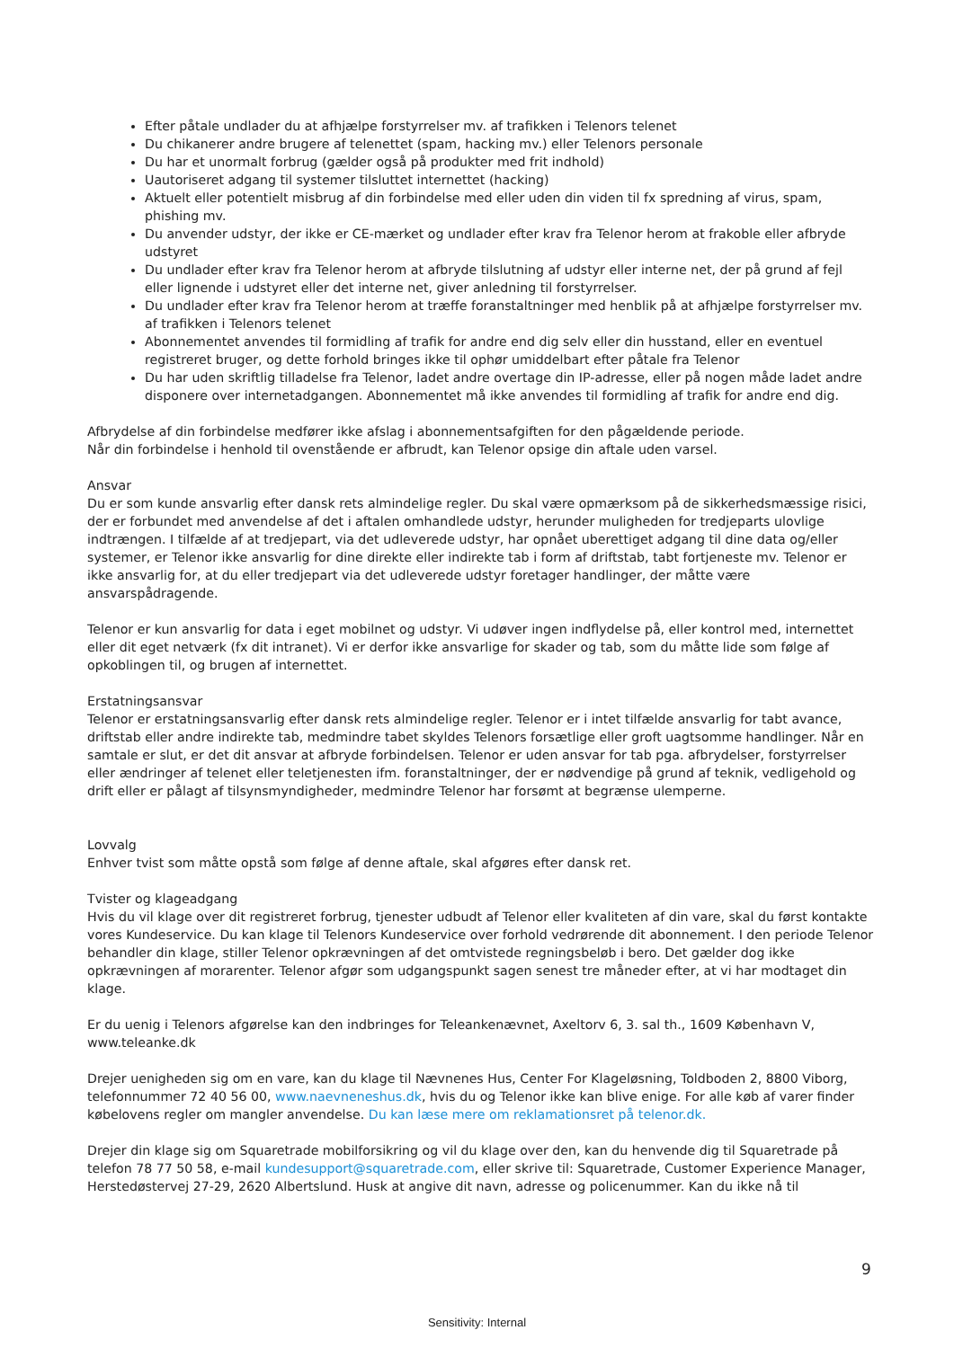Efter påtale undlader du at afhjælpe forstyrrelser mv. af trafikken i Telenors telenet
Du chikanerer andre brugere af telenettet (spam, hacking mv.) eller Telenors personale
Du har et unormalt forbrug (gælder også på produkter med frit indhold)
Uautoriseret adgang til systemer tilsluttet internettet (hacking)
Aktuelt eller potentielt misbrug af din forbindelse med eller uden din viden til fx spredning af virus, spam, phishing mv.
Du anvender udstyr, der ikke er CE-mærket og undlader efter krav fra Telenor herom at frakoble eller afbryde udstyret
Du undlader efter krav fra Telenor herom at afbryde tilslutning af udstyr eller interne net, der på grund af fejl eller lignende i udstyret eller det interne net, giver anledning til forstyrrelser.
Du undlader efter krav fra Telenor herom at træffe foranstaltninger med henblik på at afhjælpe forstyrrelser mv. af trafikken i Telenors telenet
Abonnementet anvendes til formidling af trafik for andre end dig selv eller din husstand, eller en eventuel registreret bruger, og dette forhold bringes ikke til ophør umiddelbart efter påtale fra Telenor
Du har uden skriftlig tilladelse fra Telenor, ladet andre overtage din IP-adresse, eller på nogen måde ladet andre disponere over internetadgangen. Abonnementet må ikke anvendes til formidling af trafik for andre end dig.
Afbrydelse af din forbindelse medfører ikke afslag i abonnementsafgiften for den pågældende periode.
Når din forbindelse i henhold til ovenstående er afbrudt, kan Telenor opsige din aftale uden varsel.
Ansvar
Du er som kunde ansvarlig efter dansk rets almindelige regler. Du skal være opmærksom på de sikkerhedsmæssige risici, der er forbundet med anvendelse af det i aftalen omhandlede udstyr, herunder muligheden for tredjeparts ulovlige indtrængen. I tilfælde af at tredjepart, via det udleverede udstyr, har opnået uberettiget adgang til dine data og/eller systemer, er Telenor ikke ansvarlig for dine direkte eller indirekte tab i form af driftstab, tabt fortjeneste mv. Telenor er ikke ansvarlig for, at du eller tredjepart via det udleverede udstyr foretager handlinger, der måtte være ansvarspådragende.
Telenor er kun ansvarlig for data i eget mobilnet og udstyr. Vi udøver ingen indflydelse på, eller kontrol med, internettet eller dit eget netværk (fx dit intranet). Vi er derfor ikke ansvarlige for skader og tab, som du måtte lide som følge af opkoblingen til, og brugen af internettet.
Erstatningsansvar
Telenor er erstatningsansvarlig efter dansk rets almindelige regler. Telenor er i intet tilfælde ansvarlig for tabt avance, driftstab eller andre indirekte tab, medmindre tabet skyldes Telenors forsætlige eller groft uagtsomme handlinger. Når en samtale er slut, er det dit ansvar at afbryde forbindelsen. Telenor er uden ansvar for tab pga. afbrydelser, forstyrrelser eller ændringer af telenet eller teletjenesten ifm. foranstaltninger, der er nødvendige på grund af teknik, vedligehold og drift eller er pålagt af tilsynsmyndigheder, medmindre Telenor har forsømt at begrænse ulemperne.
Lovvalg
Enhver tvist som måtte opstå som følge af denne aftale, skal afgøres efter dansk ret.
Tvister og klageadgang
Hvis du vil klage over dit registreret forbrug, tjenester udbudt af Telenor eller kvaliteten af din vare, skal du først kontakte vores Kundeservice. Du kan klage til Telenors Kundeservice over forhold vedrørende dit abonnement. I den periode Telenor behandler din klage, stiller Telenor opkrævningen af det omtvistede regningsbeløb i bero. Det gælder dog ikke opkrævningen af morarenter. Telenor afgør som udgangspunkt sagen senest tre måneder efter, at vi har modtaget din klage.
Er du uenig i Telenors afgørelse kan den indbringes for Teleankenævnet, Axeltorv 6, 3. sal th., 1609 København V, www.teleanke.dk
Drejer uenigheden sig om en vare, kan du klage til Nævnenes Hus, Center For Klageløsning, Toldboden 2, 8800 Viborg, telefonnummer 72 40 56 00, www.naevneneshus.dk, hvis du og Telenor ikke kan blive enige. For alle køb af varer finder købelovens regler om mangler anvendelse. Du kan læse mere om reklamationsret på telenor.dk.
Drejer din klage sig om Squaretrade mobilforsikring og vil du klage over den, kan du henvende dig til Squaretrade på telefon 78 77 50 58, e-mail kundesupport@squaretrade.com, eller skrive til: Squaretrade, Customer Experience Manager, Herstedøstervej 27-29, 2620 Albertslund. Husk at angive dit navn, adresse og policenummer. Kan du ikke nå til
9
Sensitivity: Internal